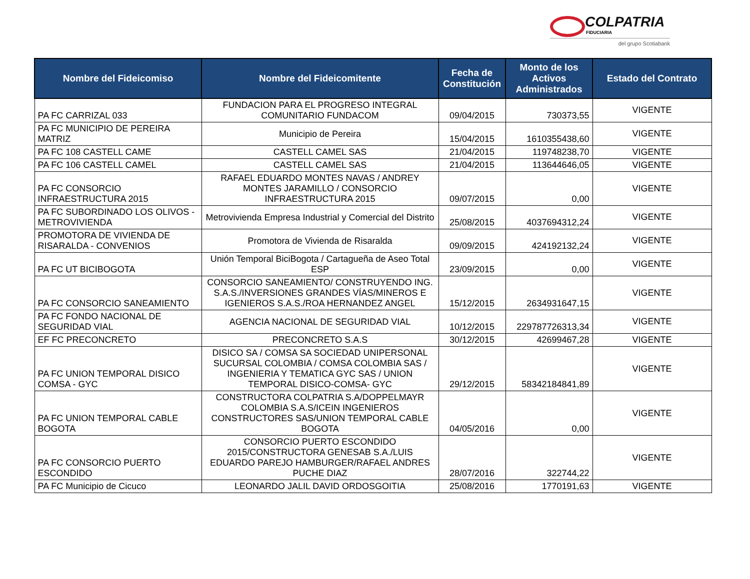COLPATRIA
FIDUCIARIA
del grupo Scotiabank
| Nombre del Fideicomiso | Nombre del Fideicomitente | Fecha de Constitución | Monto de los Activos Administrados | Estado del Contrato |
| --- | --- | --- | --- | --- |
| PA FC CARRIZAL 033 | FUNDACION PARA EL PROGRESO INTEGRAL COMUNITARIO FUNDACOM | 09/04/2015 | 730373,55 | VIGENTE |
| PA FC MUNICIPIO DE PEREIRA MATRIZ | Municipio de Pereira | 15/04/2015 | 1610355438,60 | VIGENTE |
| PA FC 108 CASTELL CAME | CASTELL CAMEL SAS | 21/04/2015 | 119748238,70 | VIGENTE |
| PA FC 106 CASTELL CAMEL | CASTELL CAMEL SAS | 21/04/2015 | 113644646,05 | VIGENTE |
| PA FC CONSORCIO INFRAESTRUCTURA 2015 | RAFAEL EDUARDO MONTES NAVAS / ANDREY MONTES JARAMILLO / CONSORCIO INFRAESTRUCTURA 2015 | 09/07/2015 | 0,00 | VIGENTE |
| PA FC SUBORDINADO LOS OLIVOS - METROVIVIENDA | Metrovivienda Empresa Industrial y Comercial del Distrito | 25/08/2015 | 4037694312,24 | VIGENTE |
| PROMOTORA DE VIVIENDA DE RISARALDA - CONVENIOS | Promotora de Vivienda de Risaralda | 09/09/2015 | 424192132,24 | VIGENTE |
| PA FC UT BICIBOGOTA | Unión Temporal BiciBogota / Cartagueña de Aseo Total ESP | 23/09/2015 | 0,00 | VIGENTE |
| PA FC CONSORCIO SANEAMIENTO | CONSORCIO SANEAMIENTO/ CONSTRUYENDO ING. S.A.S./INVERSIONES GRANDES VÍAS/MINEROS E IGENIEROS S.A.S./ROA HERNANDEZ ANGEL | 15/12/2015 | 2634931647,15 | VIGENTE |
| PA FC FONDO NACIONAL DE SEGURIDAD VIAL | AGENCIA NACIONAL DE SEGURIDAD VIAL | 10/12/2015 | 229787726313,34 | VIGENTE |
| EF FC PRECONCRETO | PRECONCRETO S.A.S | 30/12/2015 | 42699467,28 | VIGENTE |
| PA FC UNION TEMPORAL DISICO COMSA - GYC | DISICO SA / COMSA SA SOCIEDAD UNIPERSONAL SUCURSAL COLOMBIA / COMSA COLOMBIA SAS / INGENIERIA Y TEMATICA GYC SAS / UNION TEMPORAL DISICO-COMSA- GYC | 29/12/2015 | 58342184841,89 | VIGENTE |
| PA FC UNION TEMPORAL CABLE BOGOTA | CONSTRUCTORA COLPATRIA S.A/DOPPELMAYR COLOMBIA S.A.S/ICEIN INGENIEROS CONSTRUCTORES SAS/UNION TEMPORAL CABLE BOGOTA | 04/05/2016 | 0,00 | VIGENTE |
| PA FC CONSORCIO PUERTO ESCONDIDO | CONSORCIO PUERTO ESCONDIDO 2015/CONSTRUCTORA GENESAB S.A./LUIS EDUARDO PAREJO HAMBURGER/RAFAEL ANDRES PUCHE DIAZ | 28/07/2016 | 322744,22 | VIGENTE |
| PA FC Municipio de Cicuco | LEONARDO JALIL DAVID ORDOSGOITIA | 25/08/2016 | 1770191,63 | VIGENTE |